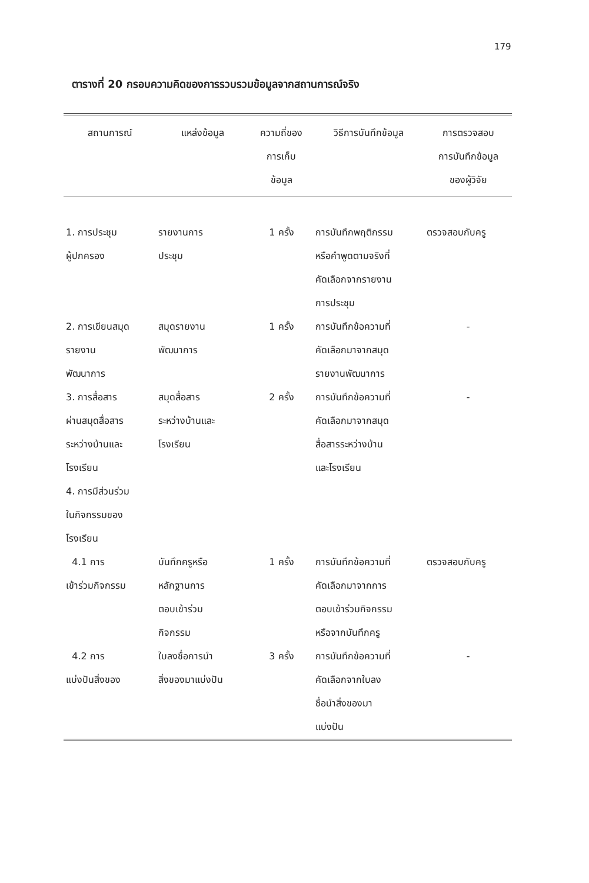179
ตารางที่ 20 กรอบความคิดของการรวบรวมข้อมูลจากสถานการณ์จริง
| สถานการณ์ | แหล่งข้อมูล | ความถี่ของ การเก็บ ข้อมูล | วิธีการบันทึกข้อมูล | การตรวจสอบ การบันทึกข้อมูล ของผู้วิจัย |
| --- | --- | --- | --- | --- |
| 1. การประชุม ผู้ปกครอง | รายงานการ ประชุม | 1 ครั้ง | การบันทึกพฤติกรรม หรือคำพูดตามจริงที่ คัดเลือกจากรายงาน การประชุม | ตรวจสอบกับครู |
| 2. การเขียนสมุด รายงาน พัฒนาการ | สมุดรายงาน พัฒนาการ | 1 ครั้ง | การบันทึกข้อความที่ คัดเลือกมาจากสมุด รายงานพัฒนาการ | - |
| 3. การสื่อสาร ผ่านสมุดสื่อสาร ระหว่างบ้านและ โรงเรียน | สมุดสื่อสาร ระหว่างบ้านและ โรงเรียน | 2 ครั้ง | การบันทึกข้อความที่ คัดเลือกมาจากสมุด สื่อสารระหว่างบ้าน และโรงเรียน | - |
| 4. การมีส่วนร่วม ในกิจกรรมของ โรงเรียน | | | | |
| 4.1 การ เข้าร่วมกิจกรรม | บันทึกครูหรือ หลักฐานการ ตอบเข้าร่วม กิจกรรม | 1 ครั้ง | การบันทึกข้อความที่ คัดเลือกมาจากการ ตอบเข้าร่วมกิจกรรม หรือจากบันทึกครู | ตรวจสอบกับครู |
| 4.2 การ แบ่งปันสิ่งของ | ใบลงชื่อการนำ สิ่งของมาแบ่งปัน | 3 ครั้ง | การบันทึกข้อความที่ คัดเลือกจากใบลง ชื่อนำสิ่งของมา แบ่งปัน | - |